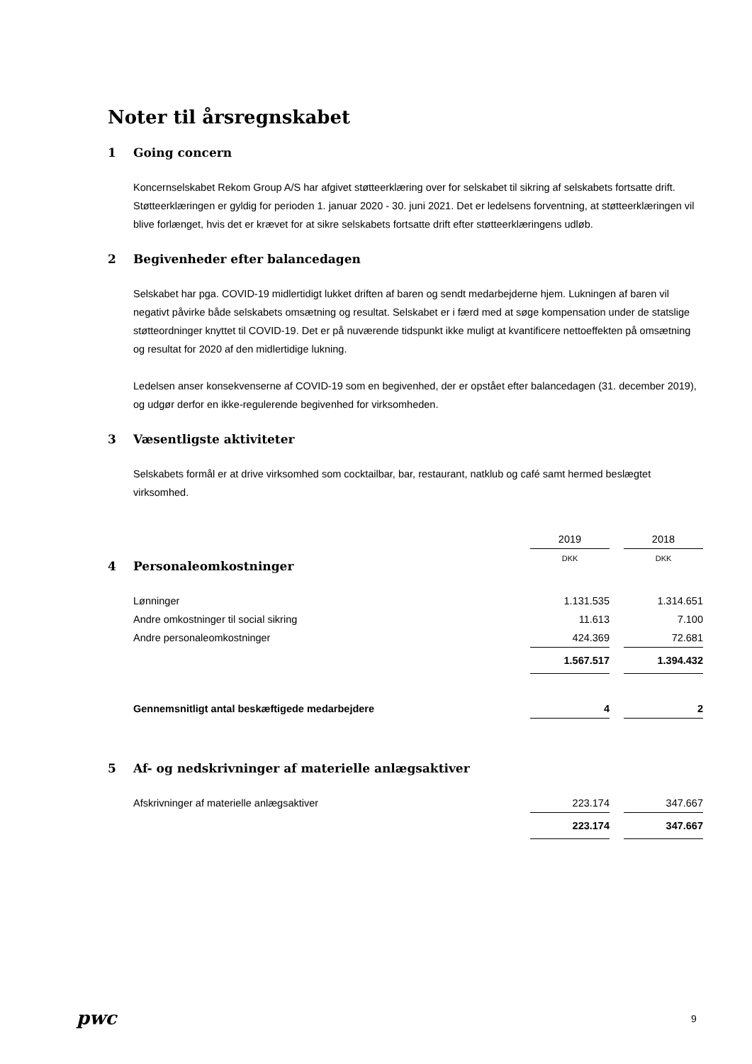Noter til årsregnskabet
1 Going concern
Koncernselskabet Rekom Group A/S har afgivet støtteerklæring over for selskabet til sikring af selskabets fortsatte drift. Støtteerklæringen er gyldig for perioden 1. januar 2020 - 30. juni 2021. Det er ledelsens forventning, at støtteerklæringen vil blive forlænget, hvis det er krævet for at sikre selskabets fortsatte drift efter støtteerklæringens udløb.
2 Begivenheder efter balancedagen
Selskabet har pga. COVID-19 midlertidigt lukket driften af baren og sendt medarbejderne hjem. Lukningen af baren vil negativt påvirke både selskabets omsætning og resultat. Selskabet er i færd med at søge kompensation under de statslige støtteordninger knyttet til COVID-19. Det er på nuværende tidspunkt ikke muligt at kvantificere nettoeffekten på omsætning og resultat for 2020 af den midlertidige lukning.
Ledelsen anser konsekvenserne af COVID-19 som en begivenhed, der er opstået efter balancedagen (31. december 2019), og udgør derfor en ikke-regulerende begivenhed for virksomheden.
3 Væsentligste aktiviteter
Selskabets formål er at drive virksomhed som cocktailbar, bar, restaurant, natklub og café samt hermed beslægtet virksomhed.
| | 2019 | | 2018 |
| | DKK | | DKK |
4 Personaleomkostninger
| Lønninger | 1.131.535 | | 1.314.651 |
| Andre omkostninger til social sikring | 11.613 | | 7.100 |
| Andre personaleomkostninger | 424.369 | | 72.681 |
| | 1.567.517 | | 1.394.432 |
| Gennemsnitligt antal beskæftigede medarbejdere | 4 | | 2 |
5 Af- og nedskrivninger af materielle anlægsaktiver
| Afskrivninger af materielle anlægsaktiver | 223.174 | | 347.667 |
| | 223.174 | | 347.667 |
pwc 9